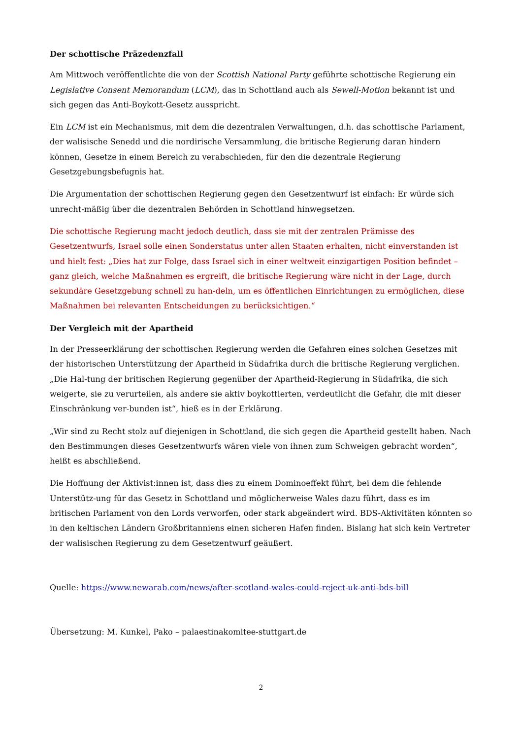Der schottische Präzedenzfall
Am Mittwoch veröffentlichte die von der Scottish National Party geführte schottische Regierung ein Legislative Consent Memorandum (LCM), das in Schottland auch als Sewell-Motion bekannt ist und sich gegen das Anti-Boykott-Gesetz ausspricht.
Ein LCM ist ein Mechanismus, mit dem die dezentralen Verwaltungen, d.h. das schottische Parlament, der walisische Senedd und die nordirische Versammlung, die britische Regierung daran hindern können, Gesetze in einem Bereich zu verabschieden, für den die dezentrale Regierung Gesetzgebungsbefugnis hat.
Die Argumentation der schottischen Regierung gegen den Gesetzentwurf ist einfach: Er würde sich unrecht-mäßig über die dezentralen Behörden in Schottland hinwegsetzen.
Die schottische Regierung macht jedoch deutlich, dass sie mit der zentralen Prämisse des Gesetzentwurfs, Israel solle einen Sonderstatus unter allen Staaten erhalten, nicht einverstanden ist und hielt fest: „Dies hat zur Folge, dass Israel sich in einer weltweit einzigartigen Position befindet – ganz gleich, welche Maßnahmen es ergreift, die britische Regierung wäre nicht in der Lage, durch sekundäre Gesetzgebung schnell zu han-deln, um es öffentlichen Einrichtungen zu ermöglichen, diese Maßnahmen bei relevanten Entscheidungen zu berücksichtigen.“
Der Vergleich mit der Apartheid
In der Presseerklärung der schottischen Regierung werden die Gefahren eines solchen Gesetzes mit der historischen Unterstützung der Apartheid in Südafrika durch die britische Regierung verglichen. „Die Hal-tung der britischen Regierung gegenüber der Apartheid-Regierung in Südafrika, die sich weigerte, sie zu verurteilen, als andere sie aktiv boykottierten, verdeutlicht die Gefahr, die mit dieser Einschränkung ver-bunden ist“, hieß es in der Erklärung.
„Wir sind zu Recht stolz auf diejenigen in Schottland, die sich gegen die Apartheid gestellt haben. Nach den Bestimmungen dieses Gesetzentwurfs wären viele von ihnen zum Schweigen gebracht worden“, heißt es abschließend.
Die Hoffnung der Aktivist:innen ist, dass dies zu einem Dominoeffekt führt, bei dem die fehlende Unterstütz-ung für das Gesetz in Schottland und möglicherweise Wales dazu führt, dass es im britischen Parlament von den Lords verworfen, oder stark abgeändert wird. BDS-Aktivitäten könnten so in den keltischen Ländern Großbritanniens einen sicheren Hafen finden. Bislang hat sich kein Vertreter der walisischen Regierung zu dem Gesetzentwurf geäußert.
Quelle: https://www.newarab.com/news/after-scotland-wales-could-reject-uk-anti-bds-bill
Übersetzung: M. Kunkel, Pako – palaestinakomitee-stuttgart.de
2